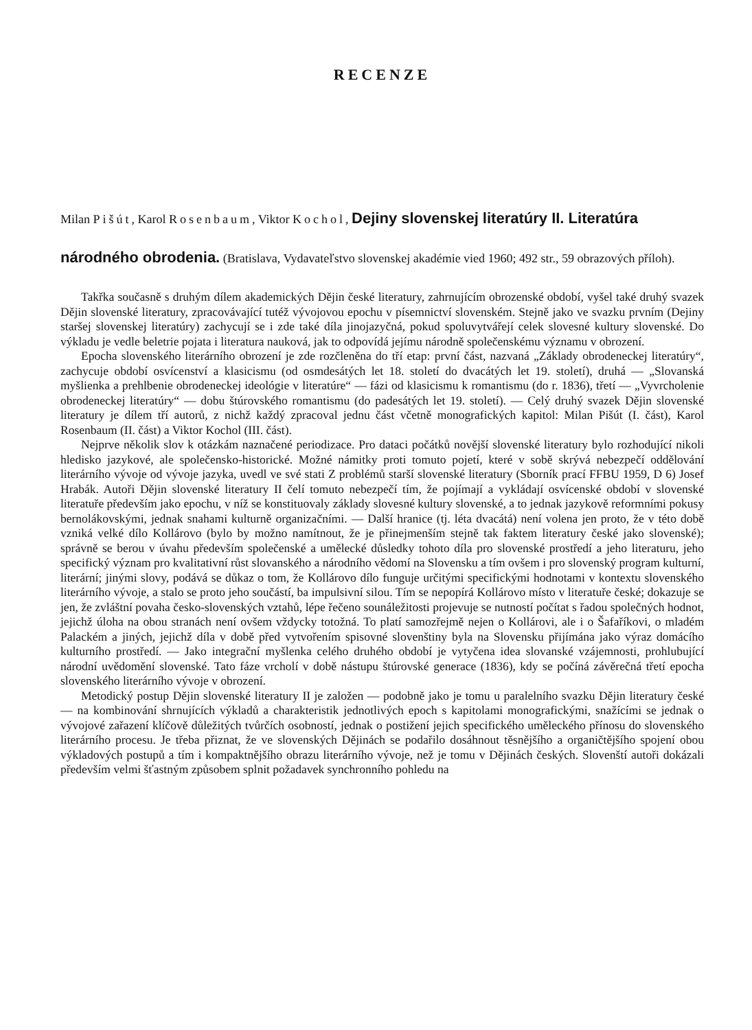RECENZE
Milan Pišút, Karol Rosenbaum, Viktor Kochol, Dejiny slovenskej literatúry II. Literatúra národného obrodenia. (Bratislava, Vydavateľstvo slovenskej akadémie vied 1960; 492 str., 59 obrazových příloh).
Takřka současně s druhým dílem akademických Dějin české literatury, zahrnujícím obrozenské období, vyšel také druhý svazek Dějin slovenské literatury, zpracovávající tutéž vývojovou epochu v písemnictví slovenském. Stejně jako ve svazku prvním (Dejiny staršej slovenskej literatúry) zachycují se i zde také díla jinojazyčná, pokud spoluvytvářejí celek slovesné kultury slovenské. Do výkladu je vedle beletrie pojata i literatura nauková, jak to odpovídá jejímu národně společenskému významu v obrození.
Epocha slovenského literárního obrození je zde rozčleněna do tří etap: první část, nazvaná „Základy obrodeneckej literatúry“, zachycuje období osvícenství a klasicismu (od osmdesátých let 18. století do dvacátých let 19. století), druhá — „Slovanská myšlienka a prehlbenie obrodeneckej ideológie v literatúre“ — fázi od klasicismu k romantismu (do r. 1836), třetí — „Vyvrcholenie obrodeneckej literatúry“ — dobu štúrovského romantismu (do padesátých let 19. století). — Celý druhý svazek Dějin slovenské literatury je dílem tří autorů, z nichž každý zpracoval jednu část včetně monografických kapitol: Milan Pišút (I. část), Karol Rosenbaum (II. část) a Viktor Kochol (III. část).
Nejprve několik slov k otázkám naznačené periodizace. Pro dataci počátků novější slovenské literatury bylo rozhodující nikoli hledisko jazykové, ale společensko-historické. Možné námitky proti tomuto pojetí, které v sobě skrývá nebezpečí oddělování literárního vývoje od vývoje jazyka, uvedl ve své stati Z problémů starší slovenské literatury (Sborník prací FFBU 1959, D 6) Josef Hrabák. Autoři Dějin slovenské literatury II čelí tomuto nebezpečí tím, že pojímají a vykládají osvícenské období v slovenské literatuře především jako epochu, v níž se konstituovaly základy slovesné kultury slovenské, a to jednak jazykově reformními pokusy bernolákovskými, jednak snahami kulturně organizačními. — Další hranice (tj. léta dvacátá) není volena jen proto, že v této době vzniká velké dílo Kollárovo (bylo by možno namítnout, že je přinejmenším stejně tak faktem literatury české jako slovenské); správně se berou v úvahu především společenské a umělecké důsledky tohoto díla pro slovenské prostředí a jeho literaturu, jeho specifický význam pro kvalitativní růst slovanského a národního vědomí na Slovensku a tím ovšem i pro slovenský program kulturní, literární; jinými slovy, podává se důkaz o tom, že Kollárovo dílo funguje určitými specifickými hodnotami v kontextu slovenského literárního vývoje, a stalo se proto jeho součástí, ba impulsivní silou. Tím se nepopírá Kollárovo místo v literatuře české; dokazuje se jen, že zvláštní povaha česko-slovenských vztahů, lépe řečeno sounáležitosti projevuje se nutností počítat s řadou společných hodnot, jejichž úloha na obou stranách není ovšem vždycky totožná. To platí samozřejmě nejen o Kollárovi, ale i o Šafaříkovi, o mladém Palackém a jiných, jejichž díla v době před vytvořením spisovné slovenštiny byla na Slovensku přijímána jako výraz domácího kulturního prostředí. — Jako integrační myšlenka celého druhého období je vytyčena idea slovanské vzájemnosti, prohlubující národní uvědomění slovenské. Tato fáze vrcholí v době nástupu štúrovské generace (1836), kdy se počíná závěrečná třetí epocha slovenského literárního vývoje v obrození.
Metodický postup Dějin slovenské literatury II je založen — podobně jako je tomu u paralelního svazku Dějin literatury české — na kombinování shrnujících výkladů a charakteristik jednotlivých epoch s kapitolami monografickými, snažícími se jednak o vývojové zařazení klíčově důležitých tvůrčích osobností, jednak o postižení jejich specifického uměleckého přínosu do slovenského literárního procesu. Je třeba přiznat, že ve slovenských Dějinách se podařilo dosáhnout těsnějšího a organičtějšího spojení obou výkladových postupů a tím i kompaktnějšího obrazu literárního vývoje, než je tomu v Dějinách českých. Slovenští autoři dokázali především velmi šťastným způsobem splnit požadavek synchronního pohledu na